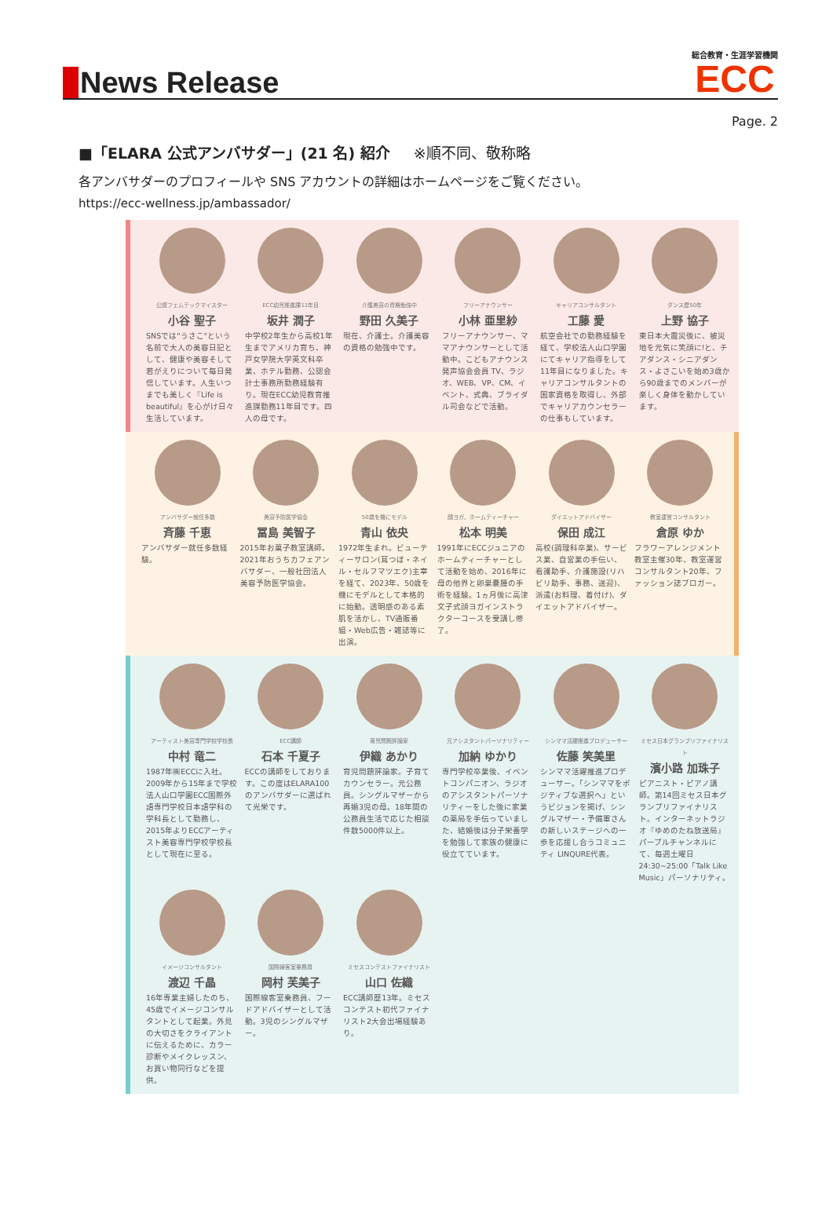News Release
総合教育・生涯学習機関
ECC
Page. 2
■「ELARA 公式アンバサダー」(21 名) 紹介 ※順不同、敬称略
各アンバサダーのプロフィールや SNS アカウントの詳細はホームページをご覧ください。
https://ecc-wellness.jp/ambassador/
公認フェムテックマイスター
小谷 聖子
SNSでは"うさこ"という名前で大人の美容日記として、健康や美容そして若がえりについて毎日発信しています。人生いつまでも美しく『Life is beautiful』を心がけ日々生活しています。
ECC幼児推進課11年目
坂井 潤子
中学校2年生から高校1年生までアメリカ育ち、神戸女学院大学英文科卒業、ホテル勤務、公認会計士事務所勤務経験有り。現在ECC幼児教育推進課勤務11年目です。四人の母です。
介護美容の資格勉強中
野田 久美子
現在、介護士。介護美容の資格の勉強中です。
フリーアナウンサー
小林 亜里紗
フリーアナウンサー、ママアナウンサーとして活動中。こどもアナウンス発声協会会員 TV、ラジオ、WEB、VP、CM、イベント、式典、ブライダル司会などで活動。
キャリアコンサルタント
工藤 愛
航空会社での勤務経験を経て、学校法人山口学園にてキャリア指導をして11年目になりました。キャリアコンサルタントの国家資格を取得し、外部でキャリアカウンセラーの仕事もしています。
ダンス歴50年
上野 協子
東日本大震災後に、被災地を元気に笑顔に!と、チアダンス・シニアダンス・よさこいを始め3歳から90歳までのメンバーが楽しく身体を動かしています。
アンバサダー就任多数
斉藤 千恵
アンバサダー就任多数経験。
美容予防医学協会
冨島 美智子
2015年お菓子教室講師。2021年おうちカフェアンバサダー、一般社団法人 美容予防医学協会。
50歳を機にモデル
青山 依央
1972年生まれ。ビューティーサロン(耳つぼ・ネイル・セルフマツエク)主宰を経て、2023年、50歳を機にモデルとして本格的に始動。透明感のある素肌を活かし、TV通販番組・Web広告・雑誌等に出演。
顔ヨガ、ホームティーチャー
松本 明美
1991年にECCジュニアのホームティーチャーとして活動を始め、2016年に母の他界と卵巣嚢腫の手術を経験。1ヵ月後に高津文子式顔ヨガインストラクターコースを受講し修了。
ダイエットアドバイザー
保田 成江
高校(調理科卒業)、サービス業、自営業の手伝い、看護助手、介護施設(リハビリ助手、事務、送迎)、派遣(お料理、着付け)、ダイエットアドバイザー。
教室運営コンサルタント
倉原 ゆか
フラワーアレンジメント教室主催30年、教室運営コンサルタント20年、ファッション誌ブロガー。
アーティスト美容専門学校学校長
中村 竜二
1987年㈱ECCに入社。2009年から15年まで学校法人山口学園ECC国際外語専門学校日本語学科の学科長として勤務し、2015年よりECCアーティスト美容専門学校学校長として現在に至る。
ECC講師
石本 千夏子
ECCの講師をしております。この度はELARA100のアンバサダーに選ばれて光栄です。
育児問題評論家
伊織 あかり
育児問題評論家。子育てカウンセラー。元公務員。シングルマザーから再婚3児の母。18年間の公務員生活で応じた相談件数5000件以上。
元アシスタントパーソナリティー
加納 ゆかり
専門学校卒業後、イベントコンパニオン、ラジオのアシスタントパーソナリティーをした後に家業の薬局を手伝っていました、結婚後は分子栄養学を勉強して家族の健康に役立てています。
シンママ活躍推進プロデューサー
佐藤 笑美里
シンママ活躍推進プロデューサー。「シンママをポジティブな選択へ」というビジョンを掲げ、シングルマザー・予備軍さんの新しいステージへの一歩を応援し合うコミュニティ LINQURE代表。
ミセス日本グランプリファイナリスト
濱小路 加珠子
ピアニスト・ピアノ講師。第14回ミセス日本グランプリファイナリスト。インターネットラジオ『ゆめのたね放送局』パープルチャンネルにて、毎週土曜日24:30~25:00「Talk Like Music」パーソナリティ。
イメージコンサルタント
渡辺 千晶
16年専業主婦したのち、45歳でイメージコンサルタントとして起業。外見の大切さをクライアントに伝えるために、カラー診断やメイクレッスン、お買い物同行などを提供。
国際線客室乗務員
岡村 芙美子
国際線客室乗務員、フードアドバイザーとして活動。3児のシングルマザー。
ミセスコンテストファイナリスト
山口 佐織
ECC講師歴13年。ミセスコンテスト初代ファイナリスト2大会出場経験あり。